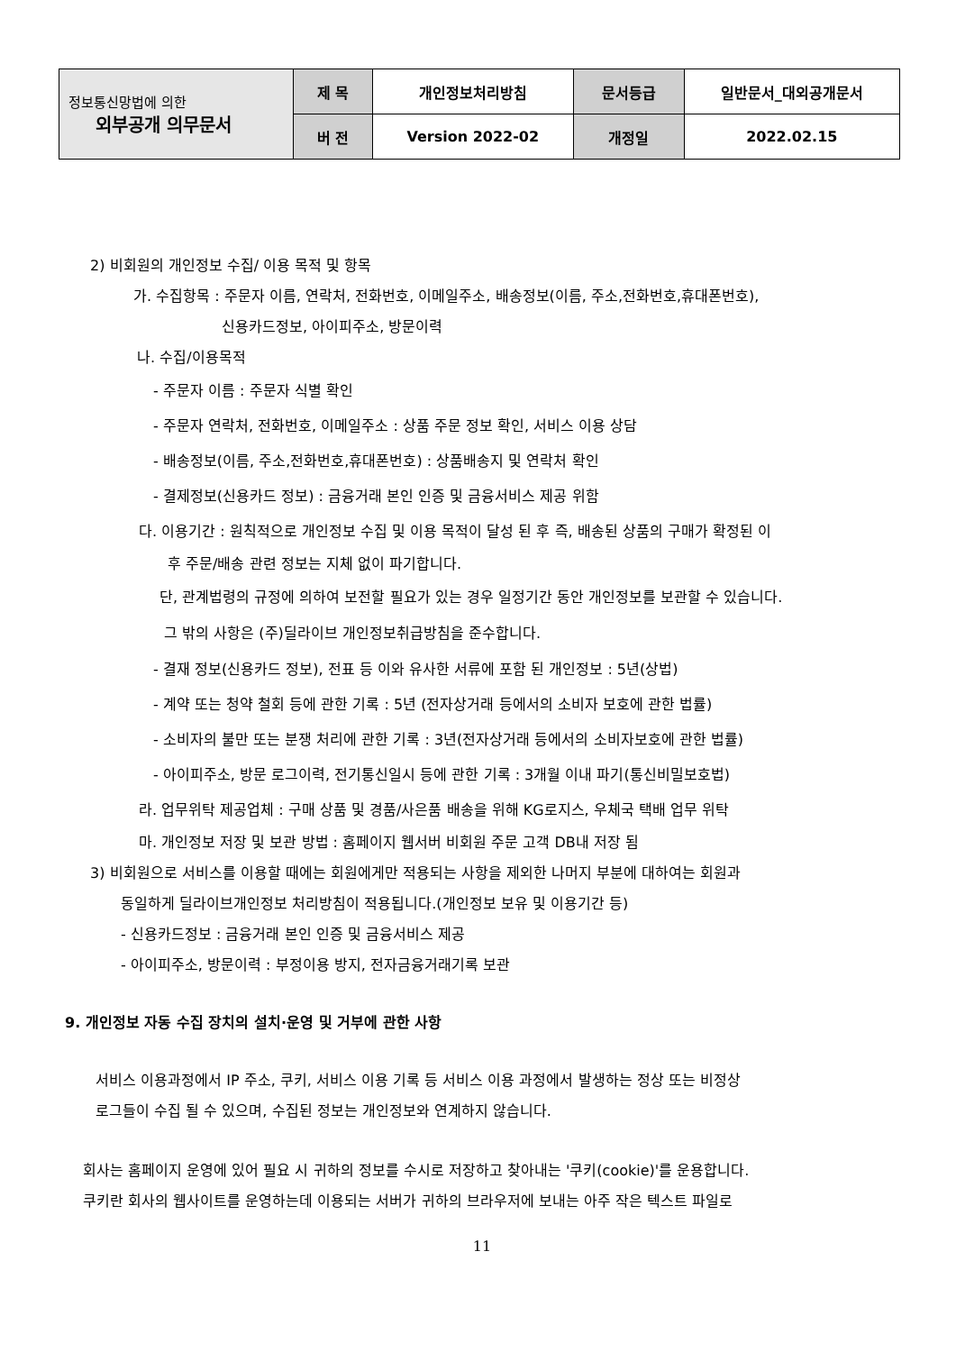| 정보통신망법에 의한 외부공개 의무문서 | 제 목 | 개인정보처리방침 | 문서등급 | 일반문서_대외공개문서 |
| | 버 전 | Version 2022-02 | 개정일 | 2022.02.15 |
2) 비회원의 개인정보 수집/ 이용 목적 및 항목
가. 수집항목 : 주문자 이름, 연락처, 전화번호, 이메일주소, 배송정보(이름, 주소,전화번호,휴대폰번호),
신용카드정보, 아이피주소, 방문이력
나. 수집/이용목적
- 주문자 이름 : 주문자 식별 확인
- 주문자 연락처, 전화번호, 이메일주소 : 상품 주문 정보 확인, 서비스 이용 상담
- 배송정보(이름, 주소,전화번호,휴대폰번호) : 상품배송지 및 연락처 확인
- 결제정보(신용카드 정보) : 금융거래 본인 인증 및 금융서비스 제공 위함
다. 이용기간 : 원칙적으로 개인정보 수집 및 이용 목적이 달성 된 후 즉, 배송된 상품의 구매가 확정된 이
후 주문/배송 관련 정보는 지체 없이 파기합니다.
단, 관계법령의 규정에 의하여 보전할 필요가 있는 경우 일정기간 동안 개인정보를 보관할 수 있습니다.
그 밖의 사항은 (주)딜라이브 개인정보취급방침을 준수합니다.
- 결재 정보(신용카드 정보), 전표 등 이와 유사한 서류에 포함 된 개인정보 : 5년(상법)
- 계약 또는 청약 철회 등에 관한 기록 : 5년 (전자상거래 등에서의 소비자 보호에 관한 법률)
- 소비자의 불만 또는 분쟁 처리에 관한 기록 : 3년(전자상거래 등에서의 소비자보호에 관한 법률)
- 아이피주소, 방문 로그이력, 전기통신일시 등에 관한 기록 : 3개월 이내 파기(통신비밀보호법)
라. 업무위탁 제공업체 : 구매 상품 및 경품/사은품 배송을 위해 KG로지스, 우체국 택배 업무 위탁
마. 개인정보 저장 및 보관 방법 : 홈페이지 웹서버 비회원 주문 고객 DB내 저장 됨
3) 비회원으로 서비스를 이용할 때에는 회원에게만 적용되는 사항을 제외한 나머지 부분에 대하여는 회원과
동일하게 딜라이브개인정보 처리방침이 적용됩니다.(개인정보 보유 및 이용기간 등)
- 신용카드정보 : 금융거래 본인 인증 및 금융서비스 제공
- 아이피주소, 방문이력 : 부정이용 방지, 전자금융거래기록 보관
9. 개인정보 자동 수집 장치의 설치·운영 및 거부에 관한 사항
서비스 이용과정에서 IP 주소, 쿠키, 서비스 이용 기록 등 서비스 이용 과정에서 발생하는 정상 또는 비정상
로그들이 수집 될 수 있으며, 수집된 정보는 개인정보와 연계하지 않습니다.
회사는 홈페이지 운영에 있어 필요 시 귀하의 정보를 수시로 저장하고 찾아내는 '쿠키(cookie)'를 운용합니다.
쿠키란 회사의 웹사이트를 운영하는데 이용되는 서버가 귀하의 브라우저에 보내는 아주 작은 텍스트 파일로
11